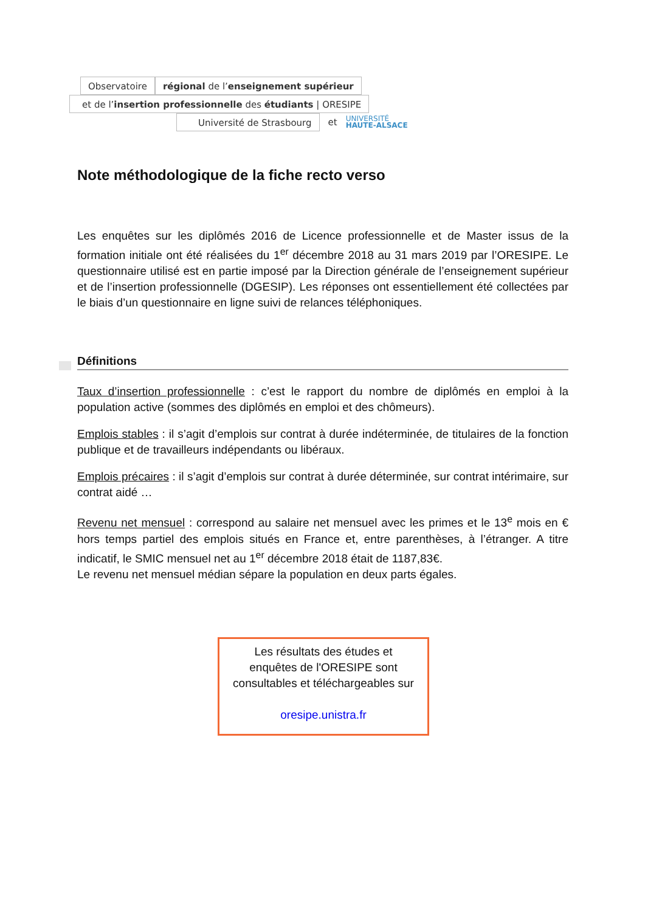Observatoire
régional de l’enseignement supérieur
et de l’insertion professionnelle des étudiants | ORESIPE
Université de Strasbourg
et UNIVERSITÉ
HAUTE-ALSACE
Note méthodologique de la fiche recto verso
Les enquêtes sur les diplômés 2016 de Licence professionnelle et de Master issus de la formation initiale ont été réalisées du 1<sup>er</sup> décembre 2018 au 31 mars 2019 par l’ORESIPE. Le questionnaire utilisé est en partie imposé par la Direction générale de l’enseignement supérieur et de l’insertion professionnelle (DGESIP). Les réponses ont essentiellement été collectées par le biais d’un questionnaire en ligne suivi de relances téléphoniques.
Définitions
Taux d’insertion professionnelle : c’est le rapport du nombre de diplômés en emploi à la population active (sommes des diplômés en emploi et des chômeurs).
Emplois stables : il s’agit d’emplois sur contrat à durée indéterminée, de titulaires de la fonction publique et de travailleurs indépendants ou libéraux.
Emplois précaires : il s’agit d’emplois sur contrat à durée déterminée, sur contrat intérimaire, sur contrat aidé …
Revenu net mensuel : correspond au salaire net mensuel avec les primes et le 13<sup>e</sup> mois en € hors temps partiel des emplois situés en France et, entre parenthèses, à l’étranger. A titre indicatif, le SMIC mensuel net au 1<sup>er</sup> décembre 2018 était de 1187,83€.
Le revenu net mensuel médian sépare la population en deux parts égales.
Les résultats des études et
enquêtes de l'ORESIPE sont
consultables et téléchargeables sur
oresipe.unistra.fr